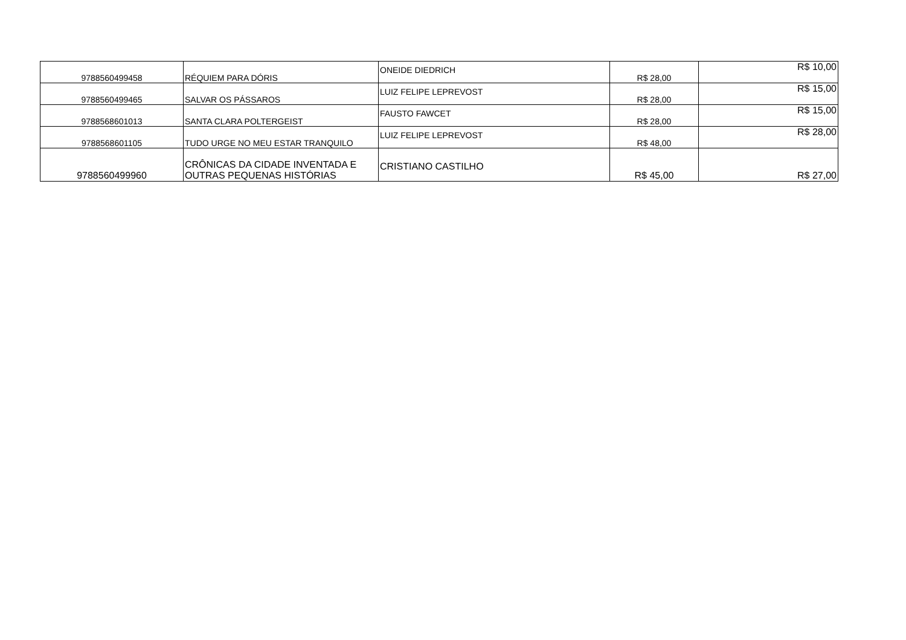| 9788560499458 | RÉQUIEM PARA DÓRIS | ONEIDE DIEDRICH | R$ 28,00 | R$ 10,00 |
| 9788560499465 | SALVAR OS PÁSSAROS | LUIZ FELIPE LEPREVOST | R$ 28,00 | R$ 15,00 |
| 9788568601013 | SANTA CLARA POLTERGEIST | FAUSTO FAWCET | R$ 28,00 | R$ 15,00 |
| 9788568601105 | TUDO URGE NO MEU ESTAR TRANQUILO | LUIZ FELIPE LEPREVOST | R$ 48,00 | R$ 28,00 |
| 9788560499960 | CRÔNICAS DA CIDADE INVENTADA E OUTRAS PEQUENAS HISTÓRIAS | CRISTIANO CASTILHO | R$ 45,00 | R$ 27,00 |